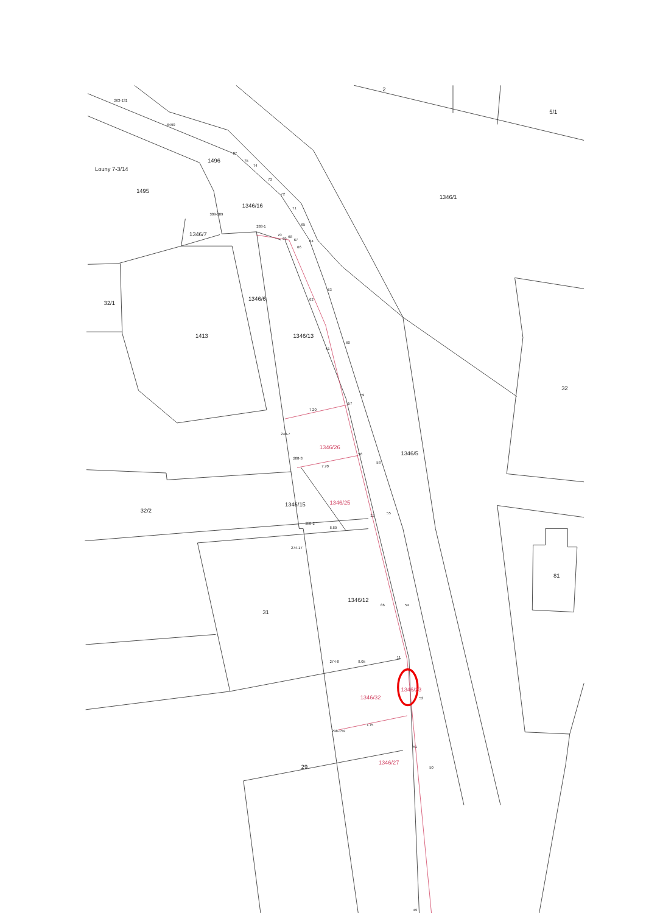Louny 7-3/14
263-131
6490
1496
1495
309-209
1346/7
1346/16
288-1
87
75
74
73
72
71
65
64
70
69
68
67
66
2
5/1
1346/1
32/1
1346/6
63
62
1413
1346/13
61
60
59
57
7.20
240-7
1346/26
288-3
56
58
7.70
32
1346/5
32/2
1346/15
1346/25
55
12
288-2
8.80
274-17
1346/12
81
31
86
54
274-8
8.05
11
1346/23
1346/32
53
7.75
298-159
51
1346/27
29
50
49